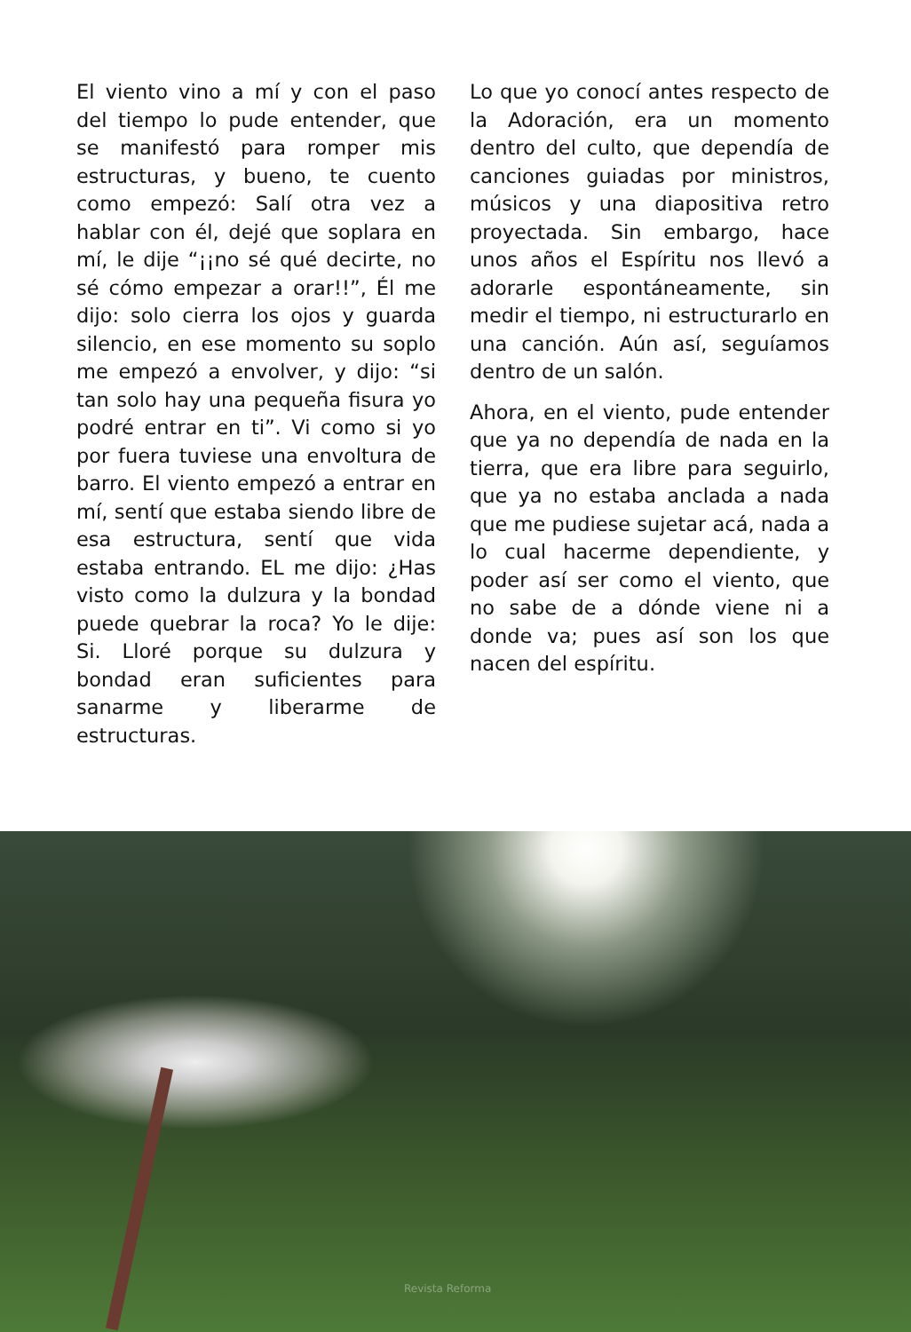El viento vino a mí y con el paso del tiempo lo pude entender, que se manifestó para romper mis estructuras, y bueno, te cuento como empezó: Salí otra vez a hablar con él, dejé que soplara en mí, le dije “¡¡no sé qué decirte, no sé cómo empezar a orar!!”, Él me dijo: solo cierra los ojos y guarda silencio, en ese momento su soplo me empezó a envolver, y dijo: “si tan solo hay una pequeña fisura yo podré entrar en ti”. Vi como si yo por fuera tuviese una envoltura de barro. El viento empezó a entrar en mí, sentí que estaba siendo libre de esa estructura, sentí que vida estaba entrando. EL me dijo: ¿Has visto como la dulzura y la bondad puede quebrar la roca? Yo le dije: Si. Lloré porque su dulzura y bondad eran suficientes para sanarme y liberarme de estructuras.
Lo que yo conocí antes respecto de la Adoración, era un momento dentro del culto, que dependía de canciones guiadas por ministros, músicos y una diapositiva retro proyectada. Sin embargo, hace unos años el Espíritu nos llevó a adorarle espontáneamente, sin medir el tiempo, ni estructurarlo en una canción. Aún así, seguíamos dentro de un salón.
Ahora, en el viento, pude entender que ya no dependía de nada en la tierra, que era libre para seguirlo, que ya no estaba anclada a nada que me pudiese sujetar acá, nada a lo cual hacerme dependiente, y poder así ser como el viento, que no sabe de a dónde viene ni a donde va; pues así son los que nacen del espíritu.
Revista Reforma